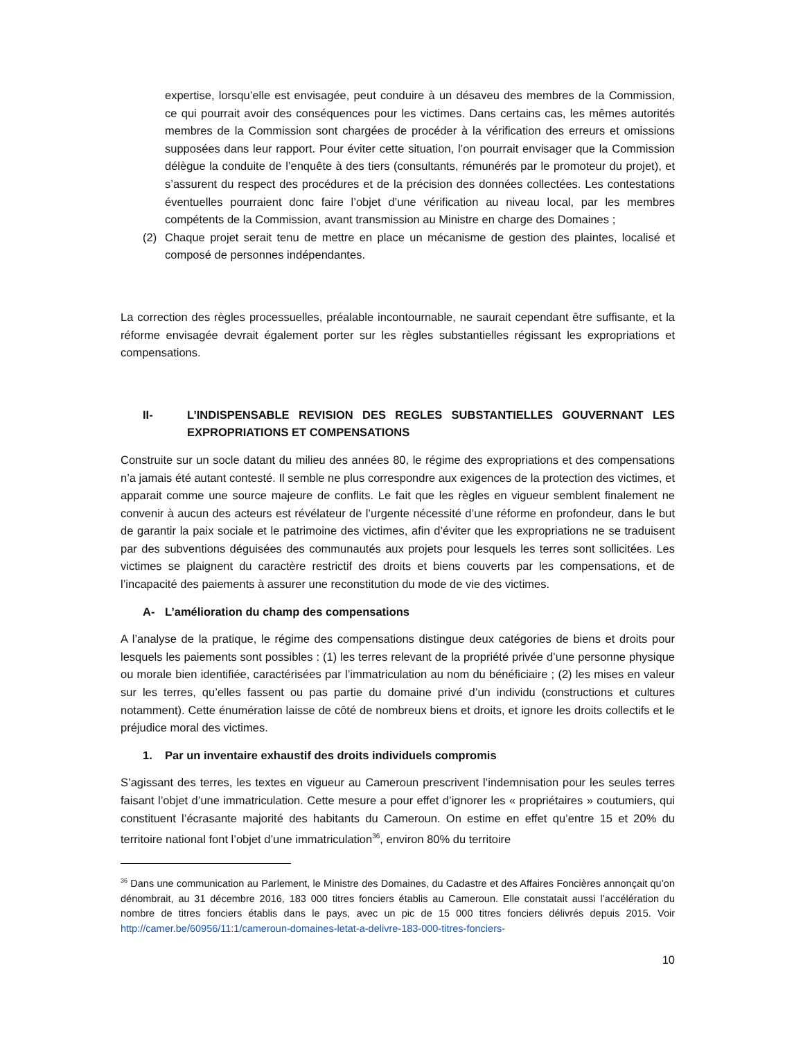expertise, lorsqu’elle est envisagée, peut conduire à un désaveu des membres de la Commission, ce qui pourrait avoir des conséquences pour les victimes. Dans certains cas, les mêmes autorités membres de la Commission sont chargées de procéder à la vérification des erreurs et omissions supposées dans leur rapport. Pour éviter cette situation, l’on pourrait envisager que la Commission délègue la conduite de l’enquête à des tiers (consultants, rémunérés par le promoteur du projet), et s’assurent du respect des procédures et de la précision des données collectées. Les contestations éventuelles pourraient donc faire l’objet d’une vérification au niveau local, par les membres compétents de la Commission, avant transmission au Ministre en charge des Domaines ;
(2) Chaque projet serait tenu de mettre en place un mécanisme de gestion des plaintes, localisé et composé de personnes indépendantes.
La correction des règles processuelles, préalable incontournable, ne saurait cependant être suffisante, et la réforme envisagée devrait également porter sur les règles substantielles régissant les expropriations et compensations.
II- L’INDISPENSABLE REVISION DES REGLES SUBSTANTIELLES GOUVERNANT LES EXPROPRIATIONS ET COMPENSATIONS
Construite sur un socle datant du milieu des années 80, le régime des expropriations et des compensations n’a jamais été autant contesté. Il semble ne plus correspondre aux exigences de la protection des victimes, et apparait comme une source majeure de conflits. Le fait que les règles en vigueur semblent finalement ne convenir à aucun des acteurs est révélateur de l’urgente nécessité d’une réforme en profondeur, dans le but de garantir la paix sociale et le patrimoine des victimes, afin d’éviter que les expropriations ne se traduisent par des subventions déguisées des communautés aux projets pour lesquels les terres sont sollicitées. Les victimes se plaignent du caractère restrictif des droits et biens couverts par les compensations, et de l’incapacité des paiements à assurer une reconstitution du mode de vie des victimes.
A- L’amélioration du champ des compensations
A l’analyse de la pratique, le régime des compensations distingue deux catégories de biens et droits pour lesquels les paiements sont possibles : (1) les terres relevant de la propriété privée d’une personne physique ou morale bien identifiée, caractérisées par l’immatriculation au nom du bénéficiaire ; (2) les mises en valeur sur les terres, qu’elles fassent ou pas partie du domaine privé d’un individu (constructions et cultures notamment). Cette énumération laisse de côté de nombreux biens et droits, et ignore les droits collectifs et le préjudice moral des victimes.
1. Par un inventaire exhaustif des droits individuels compromis
S’agissant des terres, les textes en vigueur au Cameroun prescrivent l’indemnisation pour les seules terres faisant l’objet d’une immatriculation. Cette mesure a pour effet d’ignorer les « propriétaires » coutumiers, qui constituent l’écrasante majorité des habitants du Cameroun. On estime en effet qu’entre 15 et 20% du territoire national font l’objet d’une immatriculation<sup>36</sup>, environ 80% du territoire
<sup>36</sup> Dans une communication au Parlement, le Ministre des Domaines, du Cadastre et des Affaires Foncières annonçait qu’on dénombrait, au 31 décembre 2016, 183 000 titres fonciers établis au Cameroun. Elle constatait aussi l’accélération du nombre de titres fonciers établis dans le pays, avec un pic de 15 000 titres fonciers délivrés depuis 2015. Voir http://camer.be/60956/11:1/cameroun-domaines-letat-a-delivre-183-000-titres-fonciers-
10